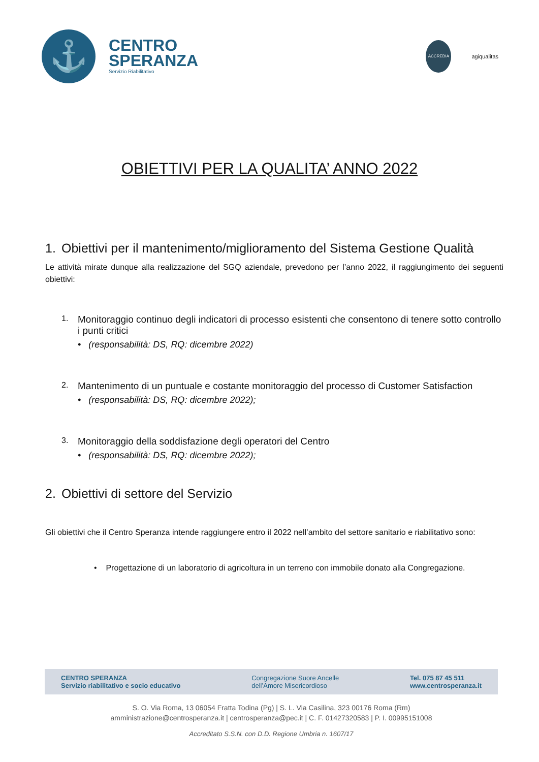⚓
CENTRO
SPERANZA
Servizio Riabilitativo
ACCREDIA
agiqualitas
OBIETTIVI PER LA QUALITA’ ANNO 2022
1. Obiettivi per il mantenimento/miglioramento del Sistema Gestione Qualità
Le attività mirate dunque alla realizzazione del SGQ aziendale, prevedono per l’anno 2022, il raggiungimento dei seguenti obiettivi:
1. Monitoraggio continuo degli indicatori di processo esistenti che consentono di tenere sotto controllo i punti critici
• (responsabilità: DS, RQ: dicembre 2022)
2. Mantenimento di un puntuale e costante monitoraggio del processo di Customer Satisfaction
• (responsabilità: DS, RQ: dicembre 2022);
3. Monitoraggio della soddisfazione degli operatori del Centro
• (responsabilità: DS, RQ: dicembre 2022);
2. Obiettivi di settore del Servizio
Gli obiettivi che il Centro Speranza intende raggiungere entro il 2022 nell’ambito del settore sanitario e riabilitativo sono:
• Progettazione di un laboratorio di agricoltura in un terreno con immobile donato alla Congregazione.
CENTRO SPERANZA
Servizio riabilitativo e socio educativo
Congregazione Suore Ancelle
dell’Amore Misericordioso
Tel. 075 87 45 511
www.centrosperanza.it
S. O. Via Roma, 13 06054 Fratta Todina (Pg) | S. L. Via Casilina, 323 00176 Roma (Rm)
amministrazione@centrosperanza.it | centrosperanza@pec.it | C. F. 01427320583 | P. I. 00995151008
Accreditato S.S.N. con D.D. Regione Umbria n. 1607/17